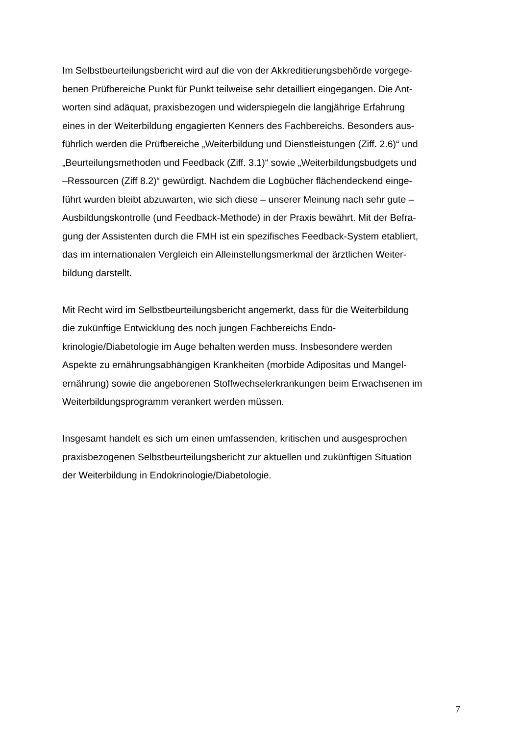Im Selbstbeurteilungsbericht wird auf die von der Akkreditierungsbehörde vorgege-
benen Prüfbereiche Punkt für Punkt teilweise sehr detailliert eingegangen. Die Ant-
worten sind adäquat, praxisbezogen und widerspiegeln die langjährige Erfahrung
eines in der Weiterbildung engagierten Kenners des Fachbereichs. Besonders aus-
führlich werden die Prüfbereiche „Weiterbildung und Dienstleistungen (Ziff. 2.6)“ und
„Beurteilungsmethoden und Feedback (Ziff. 3.1)“ sowie „Weiterbildungsbudgets und
–Ressourcen (Ziff 8.2)“ gewürdigt. Nachdem die Logbücher flächendeckend einge-
führt wurden bleibt abzuwarten, wie sich diese – unserer Meinung nach sehr gute –
Ausbildungskontrolle (und Feedback-Methode) in der Praxis bewährt. Mit der Befra-
gung der Assistenten durch die FMH ist ein spezifisches Feedback-System etabliert,
das im internationalen Vergleich ein Alleinstellungsmerkmal der ärztlichen Weiter-
bildung darstellt.
Mit Recht wird im Selbstbeurteilungsbericht angemerkt, dass für die Weiterbildung
die zukünftige Entwicklung des noch jungen Fachbereichs Endo-
krinologie/Diabetologie im Auge behalten werden muss. Insbesondere werden
Aspekte zu ernährungsabhängigen Krankheiten (morbide Adipositas und Mangel-
ernährung) sowie die angeborenen Stoffwechselerkrankungen beim Erwachsenen im
Weiterbildungsprogramm verankert werden müssen.
Insgesamt handelt es sich um einen umfassenden, kritischen und ausgesprochen
praxisbezogenen Selbstbeurteilungsbericht zur aktuellen und zukünftigen Situation
der Weiterbildung in Endokrinologie/Diabetologie.
7